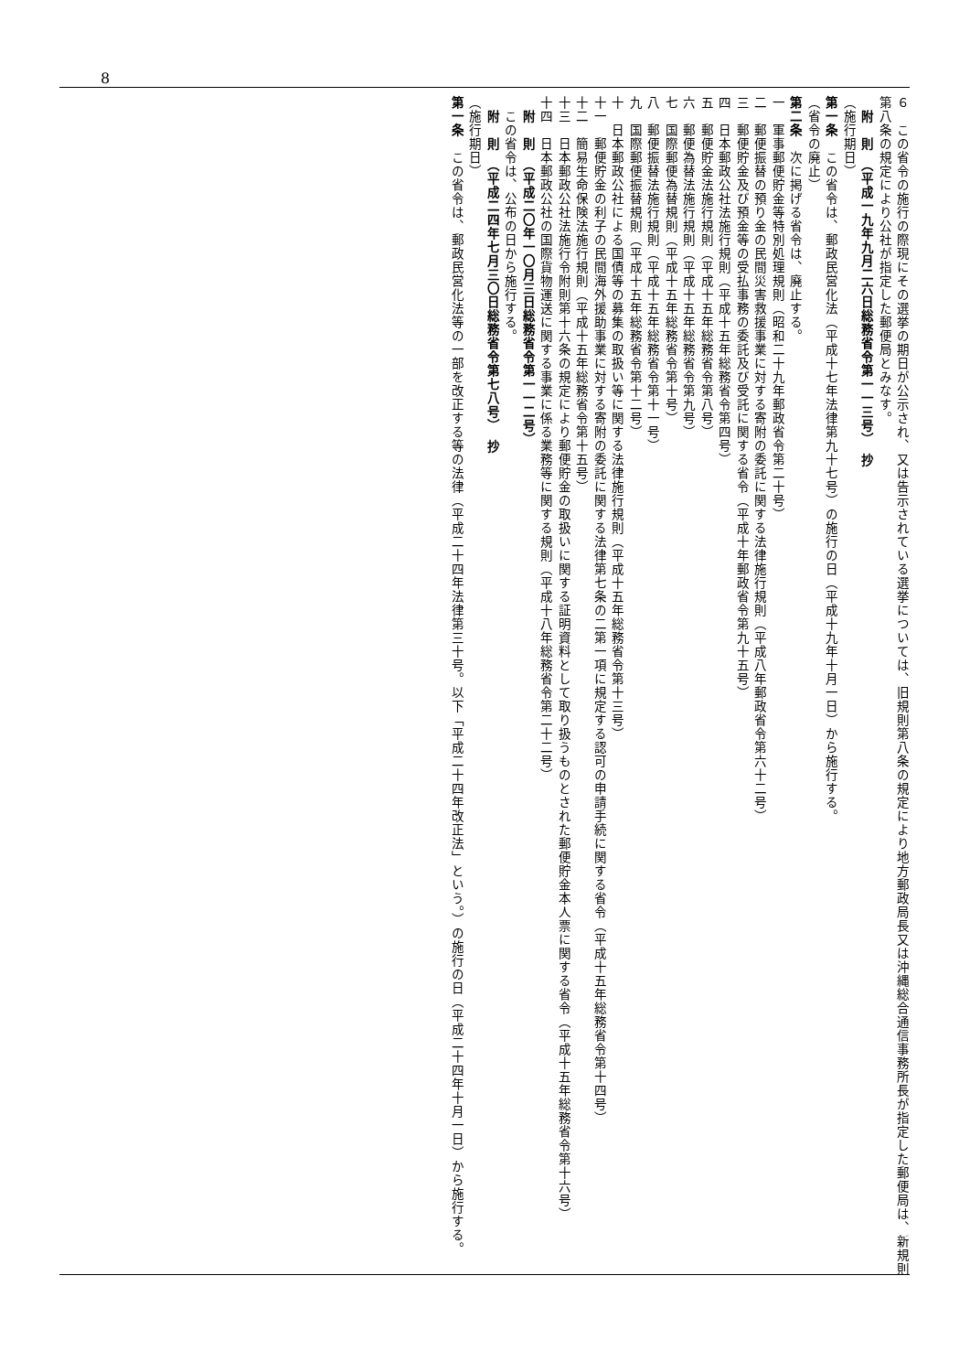8
６　この省令の施行の際現にその選挙の期日が公示され、又は告示されている選挙については、旧規則第八条の規定により地方郵政局長又は沖縄総合通信事務所長が指定した郵便局は、新規則第八条の規定により公社が指定した郵便局とみなす。
　附　則　（平成一九年九月二六日総務省令第一一三号）　抄
（施行期日）
第一条　この省令は、郵政民営化法（平成十七年法律第九十七号）の施行の日（平成十九年十月一日）から施行する。
（省令の廃止）
第二条　次に掲げる省令は、廃止する。
一　軍事郵便貯金等特別処理規則（昭和二十九年郵政省令第二十号）
二　郵便振替の預り金の民間災害救援事業に対する寄附の委託に関する法律施行規則（平成八年郵政省令第六十二号）
三　郵便貯金及び預金等の受払事務の委託及び受託に関する省令（平成十年郵政省令第九十五号）
四　日本郵政公社法施行規則（平成十五年総務省令第四号）
五　郵便貯金法施行規則（平成十五年総務省令第八号）
六　郵便為替法施行規則（平成十五年総務省令第九号）
七　国際郵便為替規則（平成十五年総務省令第十号）
八　郵便振替法施行規則（平成十五年総務省令第十一号）
九　国際郵便振替規則（平成十五年総務省令第十二号）
十　日本郵政公社による国債等の募集の取扱い等に関する法律施行規則（平成十五年総務省令第十三号）
十一　郵便貯金の利子の民間海外援助事業に対する寄附の委託に関する法律第七条の二第一項に規定する認可の申請手続に関する省令（平成十五年総務省令第十四号）
十二　簡易生命保険法施行規則（平成十五年総務省令第十五号）
十三　日本郵政公社法施行令附則第十六条の規定により郵便貯金の取扱いに関する証明資料として取り扱うものとされた郵便貯金本人票に関する省令（平成十五年総務省令第十六号）
十四　日本郵政公社の国際貨物運送に関する事業に係る業務等に関する規則（平成十八年総務省令第二十二号）
　附　則　（平成二〇年一〇月三日総務省令第一一二号）
　この省令は、公布の日から施行する。
　附　則　（平成二四年七月三〇日総務省令第七八号）　抄
（施行期日）
第一条　この省令は、郵政民営化法等の一部を改正する等の法律（平成二十四年法律第三十号。以下「平成二十四年改正法」という。）の施行の日（平成二十四年十月一日）から施行する。